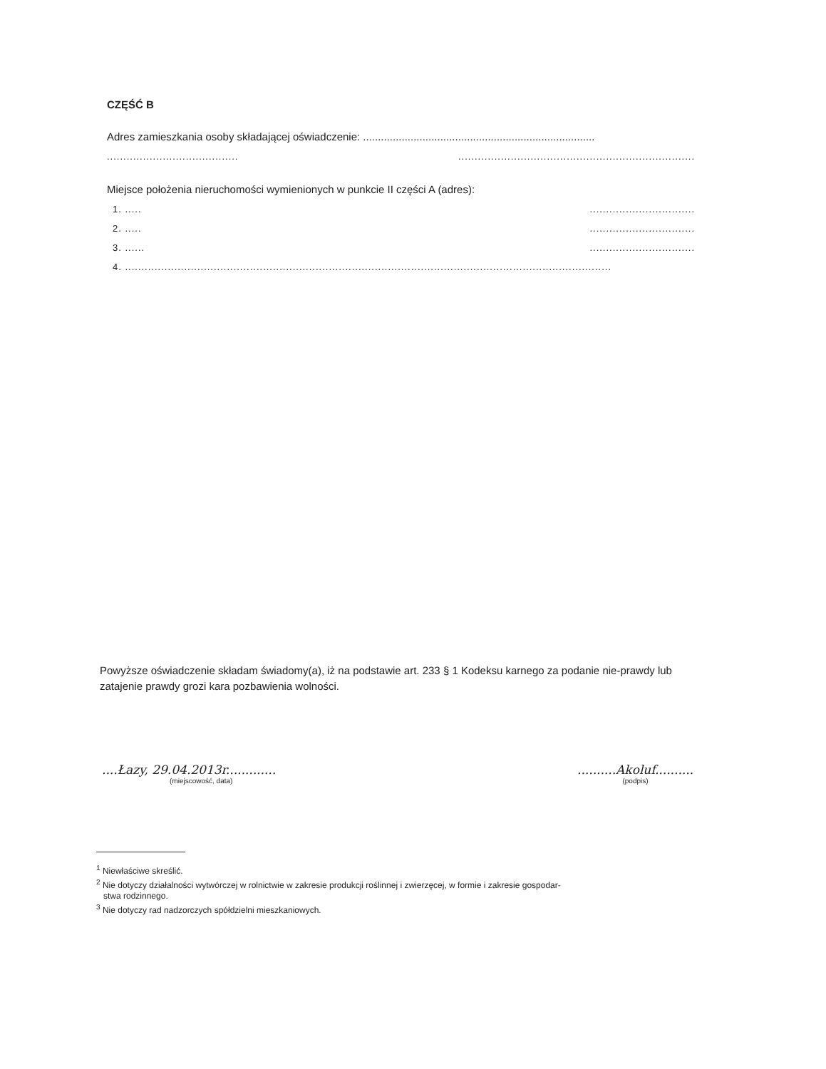CZĘŚĆ B
Adres zamieszkania osoby składającej oświadczenie: ..............................................................................
........................................ ........................................................................
Miejsce położenia nieruchomości wymienionych w punkcie II części A (adres):
1. ..... ................................
2. ..... ................................
3. ...... ................................
4. ....................................................................................................................................................
Powyższe oświadczenie składam świadomy(a), iż na podstawie art. 233 § 1 Kodeksu karnego za podanie nie-prawdy lub zatajenie prawdy grozi kara pozbawienia wolności.
....Łazy, 29.04.2013r.............
(miejscowość, data)
..........Akoluf..........
(podpis)
<sup>1</sup> Niewłaściwe skreślić.
<sup>2</sup> Nie dotyczy działalności wytwórczej w rolnictwie w zakresie produkcji roślinnej i zwierzęcej, w formie i zakresie gospodar-
stwa rodzinnego.
<sup>3</sup> Nie dotyczy rad nadzorczych spółdzielni mieszkaniowych.